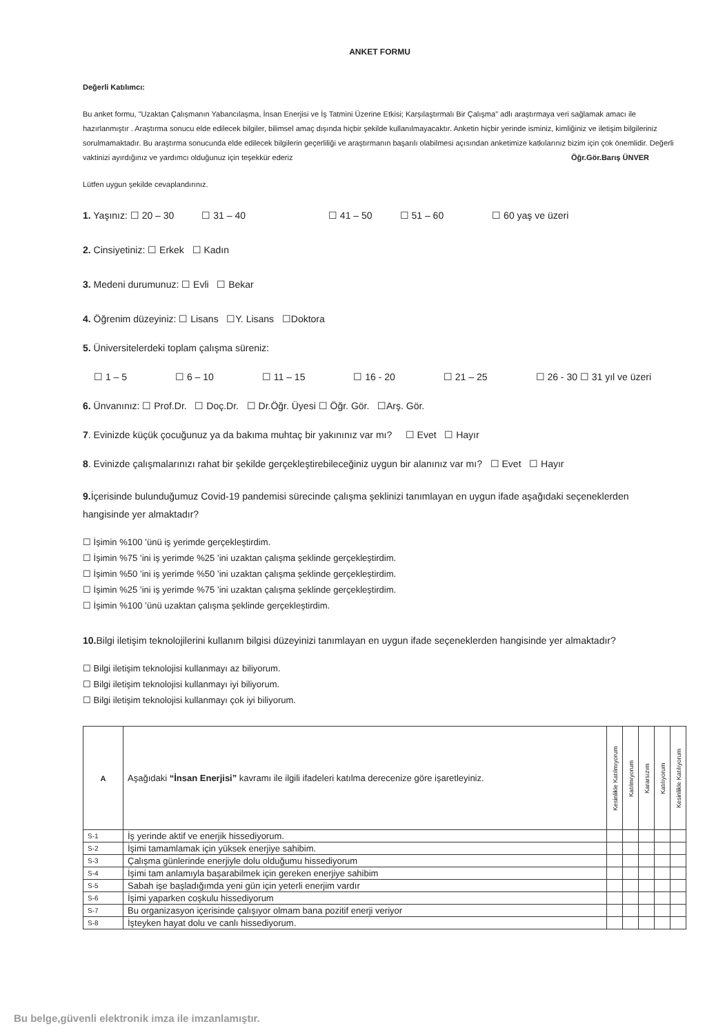ANKET FORMU
Değerli Katılımcı:
Bu anket formu, "Uzaktan Çalışmanın Yabancılaşma, İnsan Enerjisi ve İş Tatmini Üzerine Etkisi; Karşılaştırmalı Bir Çalışma" adlı araştırmaya veri sağlamak amacı ile hazırlanmıştır . Araştırma sonucu elde edilecek bilgiler, bilimsel amaç dışında hiçbir şekilde kullanılmayacaktır. Anketin hiçbir yerinde isminiz, kimliğiniz ve iletişim bilgileriniz sorulmamaktadır. Bu araştırma sonucunda elde edilecek bilgilerin geçerliliği ve araştırmanın başarılı olabilmesi açısından anketimize katkılarınız bizim için çok önemlidir. Değerli vaktinizi ayırdığınız ve yardımcı olduğunuz için teşekkür ederiz Öğr.Gör.Barış ÜNVER
Lütfen uygun şekilde cevaplandırınız.
1. Yaşınız: ☐ 20 – 30 ☐ 31 – 40 ☐ 41 – 50 ☐ 51 – 60 ☐ 60 yaş ve üzeri
2. Cinsiyetiniz: ☐ Erkek ☐ Kadın
3. Medeni durumunuz: ☐ Evli ☐ Bekar
4. Öğrenim düzeyiniz: ☐ Lisans ☐Y. Lisans ☐Doktora
5. Üniversitelerdeki toplam çalışma süreniz:
☐ 1 – 5 ☐ 6 – 10 ☐ 11 – 15 ☐ 16 - 20 ☐ 21 – 25 ☐ 26 - 30 ☐ 31 yıl ve üzeri
6. Ünvanınız: ☐ Prof.Dr. ☐ Doç.Dr. ☐ Dr.Öğr. Üyesi ☐ Öğr. Gör. ☐Arş. Gör.
7. Evinizde küçük çocuğunuz ya da bakıma muhtaç bir yakınınız var mı? ☐ Evet ☐ Hayır
8. Evinizde çalışmalarınızı rahat bir şekilde gerçekleştirebileceğiniz uygun bir alanınız var mı? ☐ Evet ☐ Hayır
9. İçerisinde bulunduğumuz Covid-19 pandemisi sürecinde çalışma şeklinizi tanımlayan en uygun ifade aşağıdaki seçeneklerden hangisinde yer almaktadır?
☐ İşimin %100 ’ünü iş yerimde gerçekleştirdim.
☐ İşimin %75 ’ini iş yerimde %25 ’ini uzaktan çalışma şeklinde gerçekleştirdim.
☐ İşimin %50 ’ini iş yerimde %50 ’ini uzaktan çalışma şeklinde gerçekleştirdim.
☐ İşimin %25 ’ini iş yerimde %75 ’ini uzaktan çalışma şeklinde gerçekleştirdim.
☐ İşimin %100 ’ünü uzaktan çalışma şeklinde gerçekleştirdim.
10. Bilgi iletişim teknolojilerini kullanım bilgisi düzeyinizi tanımlayan en uygun ifade seçeneklerden hangisinde yer almaktadır?
☐ Bilgi iletişim teknolojisi kullanmayı az biliyorum.
☐ Bilgi iletişim teknolojisi kullanmayı iyi biliyorum.
☐ Bilgi iletişim teknolojisi kullanmayı çok iyi biliyorum.
| A | Aşağıdaki “İnsan Enerjisi” kavramı ile ilgili ifadeleri katılma derecenize göre işaretleyiniz. | Kesinlikle Katılmıyorum | Katılmıyorum | Kararsızım | Katılıyorum | Kesinlikle Katılıyorum |
| S-1 | İş yerinde aktif ve enerjik hissediyorum. | | | | | |
| S-2 | İşimi tamamlamak için yüksek enerjiye sahibim. | | | | | |
| S-3 | Çalışma günlerinde enerjiyle dolu olduğumu hissediyorum | | | | | |
| S-4 | İşimi tam anlamıyla başarabilmek için gereken enerjiye sahibim | | | | | |
| S-5 | Sabah işe başladığımda yeni gün için yeterli enerjim vardır | | | | | |
| S-6 | İşimi yaparken coşkulu hissediyorum | | | | | |
| S-7 | Bu organizasyon içerisinde çalışıyor olmam bana pozitif enerji veriyor | | | | | |
| S-8 | İşteyken hayat dolu ve canlı hissediyorum. | | | | | |
Bu belge,güvenli elektronik imza ile imzanlamıştır.